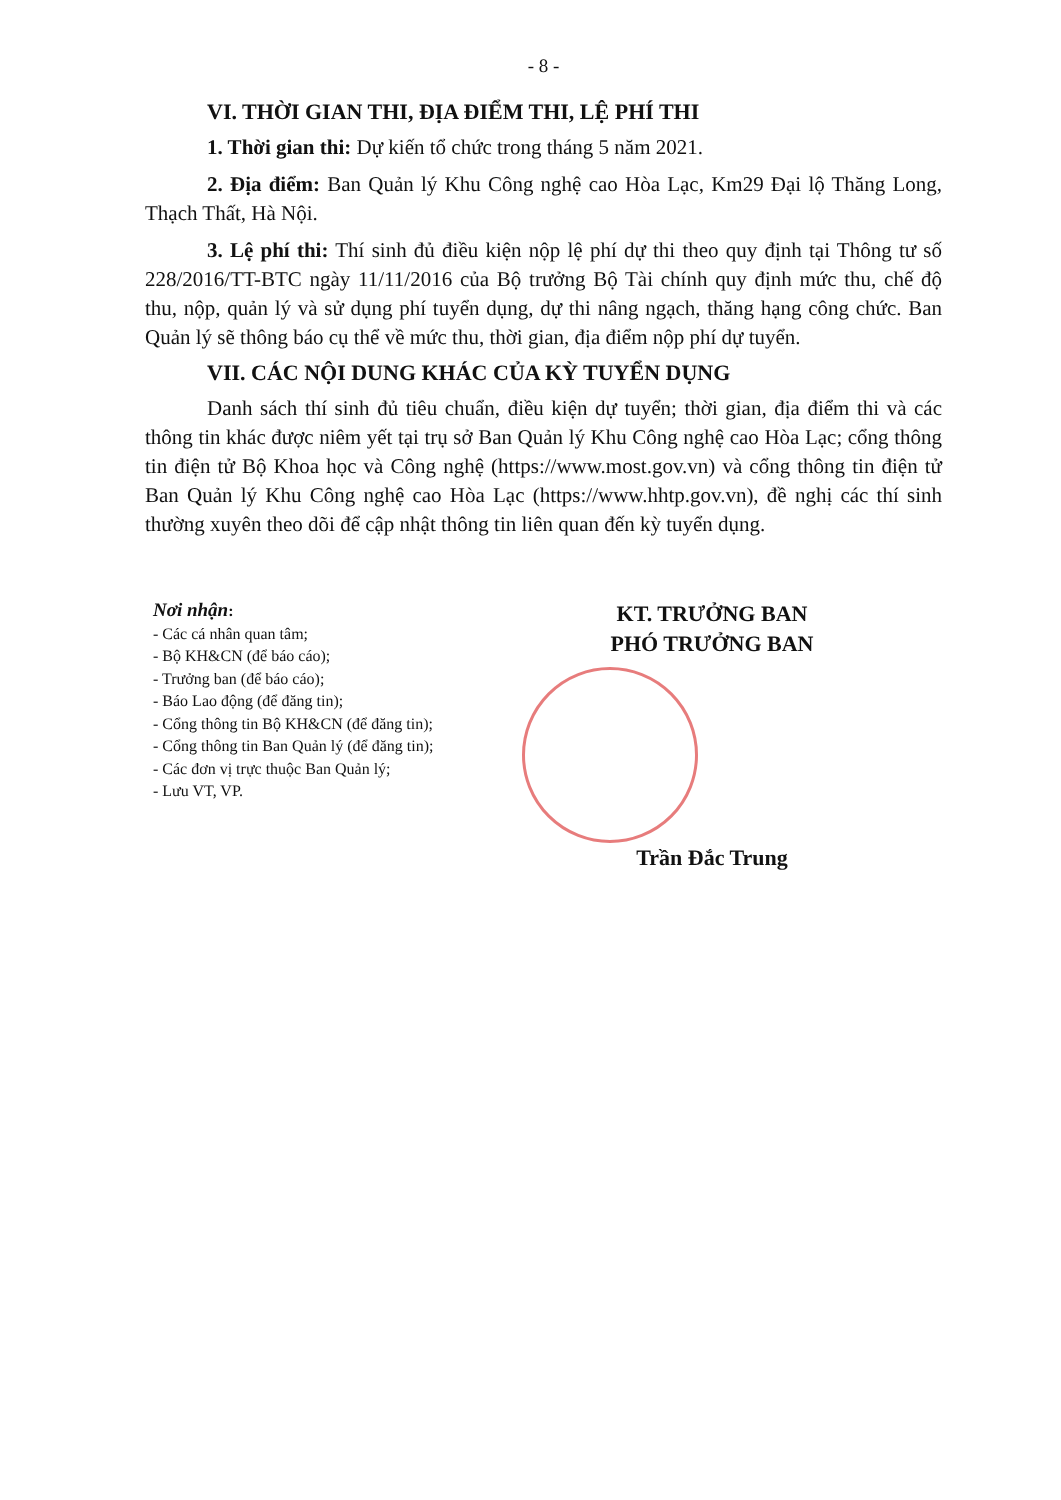- 8 -
VI. THỜI GIAN THI, ĐỊA ĐIỂM THI, LỆ PHÍ THI
1. Thời gian thi: Dự kiến tổ chức trong tháng 5 năm 2021.
2. Địa điểm: Ban Quản lý Khu Công nghệ cao Hòa Lạc, Km29 Đại lộ Thăng Long, Thạch Thất, Hà Nội.
3. Lệ phí thi: Thí sinh đủ điều kiện nộp lệ phí dự thi theo quy định tại Thông tư số 228/2016/TT-BTC ngày 11/11/2016 của Bộ trưởng Bộ Tài chính quy định mức thu, chế độ thu, nộp, quản lý và sử dụng phí tuyển dụng, dự thi nâng ngạch, thăng hạng công chức. Ban Quản lý sẽ thông báo cụ thể về mức thu, thời gian, địa điểm nộp phí dự tuyển.
VII. CÁC NỘI DUNG KHÁC CỦA KỲ TUYỂN DỤNG
Danh sách thí sinh đủ tiêu chuẩn, điều kiện dự tuyển; thời gian, địa điểm thi và các thông tin khác được niêm yết tại trụ sở Ban Quản lý Khu Công nghệ cao Hòa Lạc; cổng thông tin điện tử Bộ Khoa học và Công nghệ (https://www.most.gov.vn) và cổng thông tin điện tử Ban Quản lý Khu Công nghệ cao Hòa Lạc (https://www.hhtp.gov.vn), đề nghị các thí sinh thường xuyên theo dõi để cập nhật thông tin liên quan đến kỳ tuyển dụng.
Nơi nhận:
- Các cá nhân quan tâm;
- Bộ KH&CN (để báo cáo);
- Trưởng ban (để báo cáo);
- Báo Lao động (để đăng tin);
- Cổng thông tin Bộ KH&CN (để đăng tin);
- Cổng thông tin Ban Quản lý (để đăng tin);
- Các đơn vị trực thuộc Ban Quản lý;
- Lưu VT, VP.
KT. TRƯỞNG BAN
PHÓ TRƯỞNG BAN
Trần Đắc Trung